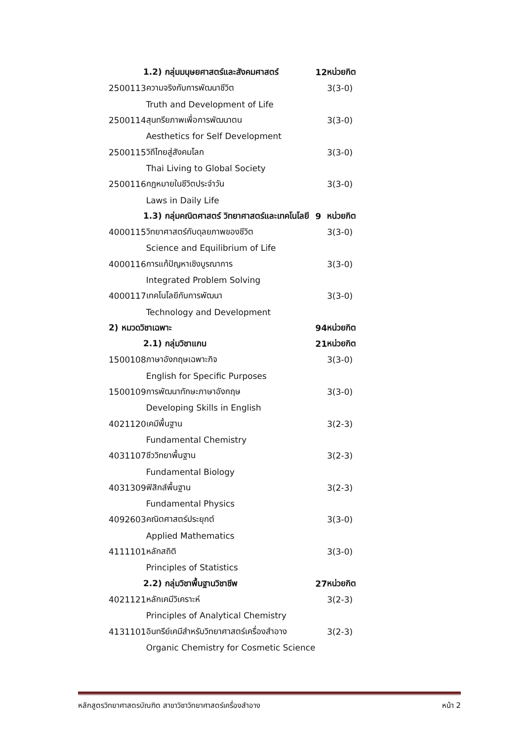| 1.2) กลุ่มมนุษยศาสตร์และสังคมศาสตร์ | | 12 | หน่วยกิต |
| 2500113 | ความจริงกับการพัฒนาชีวิต | | 3(3-0) |
| | Truth and Development of Life | | |
| 2500114 | สุนทรียภาพเพื่อการพัฒนาตน | | 3(3-0) |
| | Aesthetics for Self Development | | |
| 2500115 | วิถีไทยสู่สังคมโลก | | 3(3-0) |
| | Thai Living to Global Society | | |
| 2500116 | กฎหมายในชีวิตประจำวัน | | 3(3-0) |
| | Laws in Daily Life | | |
| 1.3) กลุ่มคณิตศาสตร์ วิทยาศาสตร์และเทคโนโลยี | | 9 | หน่วยกิต |
| 4000115 | วิทยาศาสตร์กับดุลยภาพของชีวิต | | 3(3-0) |
| | Science and Equilibrium of Life | | |
| 4000116 | การแก้ปัญหาเชิงบูรณาการ | | 3(3-0) |
| | Integrated Problem Solving | | |
| 4000117 | เทคโนโลยีกับการพัฒนา | | 3(3-0) |
| | Technology and Development | | |
| 2) หมวดวิชาเฉพาะ | | 94 | หน่วยกิต |
| 2.1) กลุ่มวิชาแกน | | 21 | หน่วยกิต |
| 1500108 | ภาษาอังกฤษเฉพาะกิจ | | 3(3-0) |
| | English for Specific Purposes | | |
| 1500109 | การพัฒนาทักษะภาษาอังกฤษ | | 3(3-0) |
| | Developing Skills in English | | |
| 4021120 | เคมีพื้นฐาน | | 3(2-3) |
| | Fundamental Chemistry | | |
| 4031107 | ชีววิทยาพื้นฐาน | | 3(2-3) |
| | Fundamental Biology | | |
| 4031309 | ฟิสิกส์พื้นฐาน | | 3(2-3) |
| | Fundamental Physics | | |
| 4092603 | คณิตศาสตร์ประยุกต์ | | 3(3-0) |
| | Applied Mathematics | | |
| 4111101 | หลักสถิติ | | 3(3-0) |
| | Principles of Statistics | | |
| 2.2) กลุ่มวิชาพื้นฐานวิชาชีพ | | 27 | หน่วยกิต |
| 4021121 | หลักเคมีวิเคราะห์ | | 3(2-3) |
| | Principles of Analytical Chemistry | | |
| 4131101 | อินทรีย์เคมีสำหรับวิทยาศาสตร์เครื่องสำอาง | | 3(2-3) |
| | Organic Chemistry for Cosmetic Science | | |
หลักสูตรวิทยาศาสตรบัณฑิต สาขาวิชาวิทยาศาสตร์เครื่องสำอาง หน้า 2